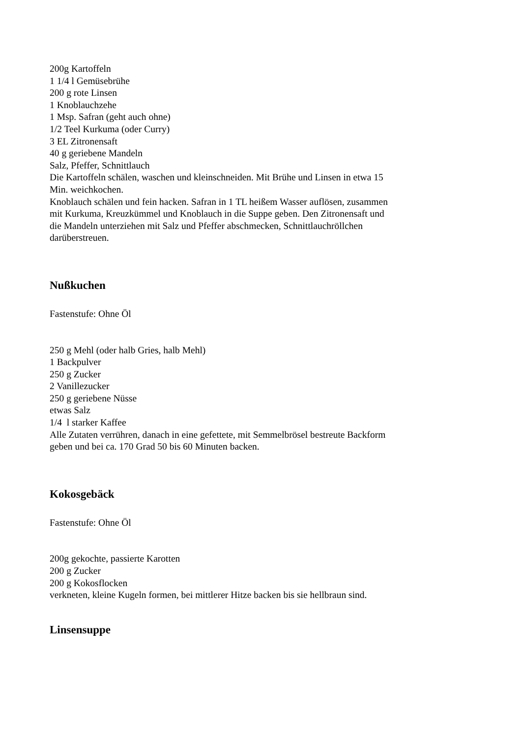200g Kartoffeln
1 1/4 l Gemüsebrühe
200 g rote Linsen
1 Knoblauchzehe
1 Msp. Safran (geht auch ohne)
1/2 Teel Kurkuma (oder Curry)
3 EL Zitronensaft
40 g geriebene Mandeln
Salz, Pfeffer, Schnittlauch
Die Kartoffeln schälen, waschen und kleinschneiden. Mit Brühe und Linsen in etwa 15 Min. weichkochen.
Knoblauch schälen und fein hacken. Safran in 1 TL heißem Wasser auflösen, zusammen mit Kurkuma, Kreuzkümmel und Knoblauch in die Suppe geben. Den Zitronensaft und die Mandeln unterziehen mit Salz und Pfeffer abschmecken, Schnittlauchröllchen darüberstreuen.
Nußkuchen
Fastenstufe: Ohne Öl
250 g Mehl (oder halb Gries, halb Mehl)
1 Backpulver
250 g Zucker
2 Vanillezucker
250 g geriebene Nüsse
etwas Salz
1/4 l starker Kaffee
Alle Zutaten verrühren, danach in eine gefettete, mit Semmelbrösel bestreute Backform geben und bei ca. 170 Grad 50 bis 60 Minuten backen.
Kokosgebäck
Fastenstufe: Ohne Öl
200g gekochte, passierte Karotten
200 g Zucker
200 g Kokosflocken
verkneten, kleine Kugeln formen, bei mittlerer Hitze backen bis sie hellbraun sind.
Linsensuppe